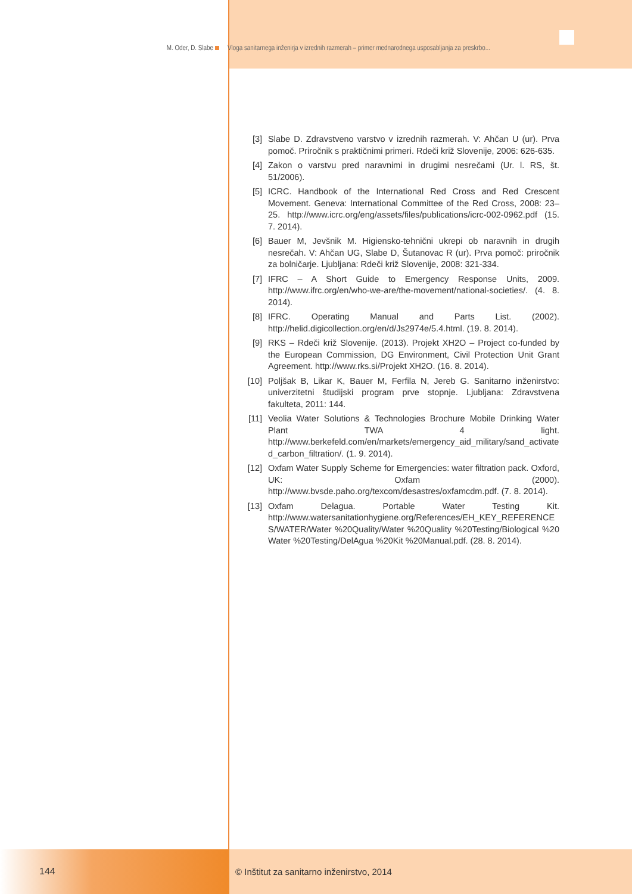M. Oder, D. Slabe Vloga sanitarnega inženirja v izrednih razmerah – primer mednarodnega usposabljanja za preskrbo...
[3] Slabe D. Zdravstveno varstvo v izrednih razmerah. V: Ahčan U (ur). Prva pomoč. Priročnik s praktičnimi primeri. Rdeči križ Slovenije, 2006: 626-635.
[4] Zakon o varstvu pred naravnimi in drugimi nesrečami (Ur. l. RS, št. 51/2006).
[5] ICRC. Handbook of the International Red Cross and Red Crescent Movement. Geneva: International Committee of the Red Cross, 2008: 23–25. http://www.icrc.org/eng/assets/files/publications/icrc-002-0962.pdf (15. 7. 2014).
[6] Bauer M, Jevšnik M. Higiensko-tehnični ukrepi ob naravnih in drugih nesrečah. V: Ahčan UG, Slabe D, Šutanovac R (ur). Prva pomoč: priročnik za bolničarje. Ljubljana: Rdeči križ Slovenije, 2008: 321-334.
[7] IFRC – A Short Guide to Emergency Response Units, 2009. http://www.ifrc.org/en/who-we-are/the-movement/national-societies/. (4. 8. 2014).
[8] IFRC. Operating Manual and Parts List. (2002). http://helid.digicollection.org/en/d/Js2974e/5.4.html. (19. 8. 2014).
[9] RKS – Rdeči križ Slovenije. (2013). Projekt XH2O – Project co-funded by the European Commission, DG Environment, Civil Protection Unit Grant Agreement. http://www.rks.si/Projekt XH2O. (16. 8. 2014).
[10] Poljšak B, Likar K, Bauer M, Ferfila N, Jereb G. Sanitarno inženirstvo: univerzitetni študijski program prve stopnje. Ljubljana: Zdravstvena fakulteta, 2011: 144.
[11] Veolia Water Solutions & Technologies Brochure Mobile Drinking Water Plant TWA 4 light. http://www.berkefeld.com/en/markets/emergency_aid_military/sand_activated_carbon_filtration/. (1. 9. 2014).
[12] Oxfam Water Supply Scheme for Emergencies: water filtration pack. Oxford, UK: Oxfam (2000). http://www.bvsde.paho.org/texcom/desastres/oxfamcdm.pdf. (7. 8. 2014).
[13] Oxfam Delagua. Portable Water Testing Kit. http://www.watersanitationhygiene.org/References/EH_KEY_REFERENCES/WATER/Water %20Quality/Water %20Quality %20Testing/Biological %20 Water %20Testing/DelAgua %20Kit %20Manual.pdf. (28. 8. 2014).
144 © Inštitut za sanitarno inženirstvo, 2014